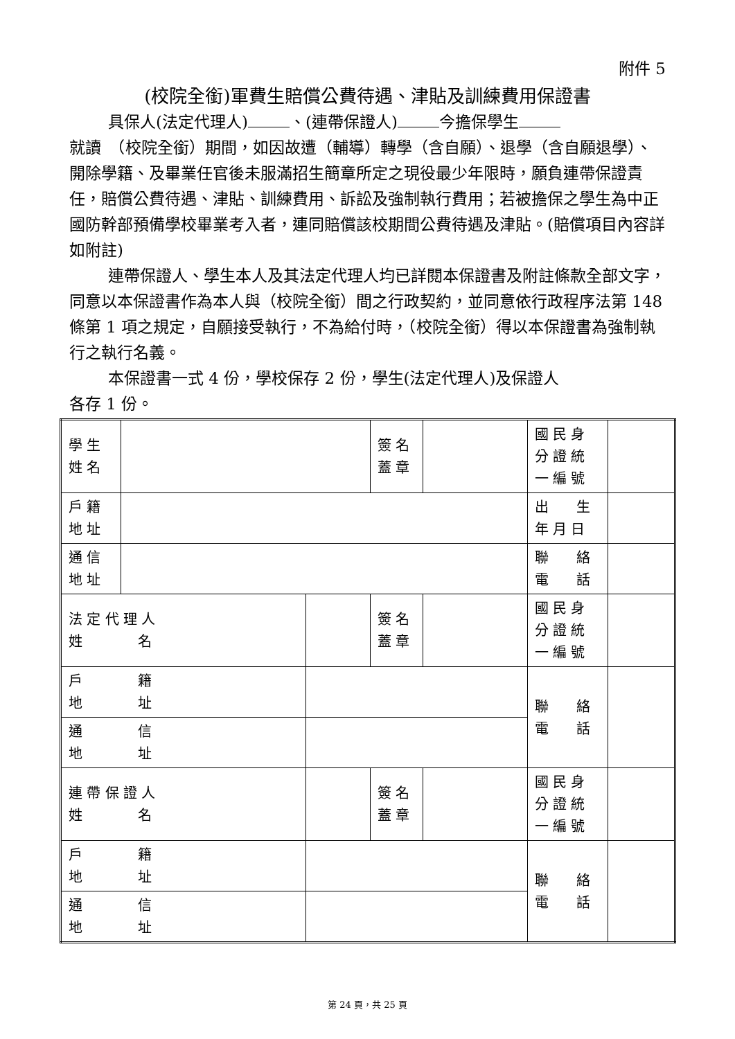附件 5
(校院全銜)軍費生賠償公費待遇、津貼及訓練費用保證書
具保人(法定代理人) 、(連帶保證人) 今擔保學生
就讀　（校院全銜）期間，如因故遭（輔導）轉學（含自願）、退學（含自願退學）、開除學籍、及畢業任官後未服滿招生簡章所定之現役最少年限時，願負連帶保證責任，賠償公費待遇、津貼、訓練費用、訴訟及強制執行費用；若被擔保之學生為中正國防幹部預備學校畢業考入者，連同賠償該校期間公費待遇及津貼。(賠償項目內容詳如附註)
連帶保證人、學生本人及其法定代理人均已詳閱本保證書及附註條款全部文字，同意以本保證書作為本人與（校院全銜）間之行政契約，並同意依行政程序法第 148 條第 1 項之規定，自願接受執行，不為給付時，（校院全銜）得以本保證書為強制執行之執行名義。
本保證書一式 4 份，學校保存 2 份，學生(法定代理人)及保證人
各存 1 份。
| 學 生 姓 名 | | | 簽 名 蓋 章 | | 國 民 身 分 證 統 一 編 號 | |
| 戶 籍 地 址 | | | | | 出 生 年 月 日 | |
| 通 信 地 址 | | | | | 聯 絡 電 話 | |
| 法 定 代 理 人 姓 名 | | | 簽 名 蓋 章 | | 國 民 身 分 證 統 一 編 號 | |
| 戶 籍 地 址 | | | | | 聯 絡 電 話 | |
| 通 信 地 址 | | | | | | |
| 連 帶 保 證 人 姓 名 | | | 簽 名 蓋 章 | | 國 民 身 分 證 統 一 編 號 | |
| 戶 籍 地 址 | | | | | 聯 絡 電 話 | |
| 通 信 地 址 | | | | | | |
第 24 頁，共 25 頁